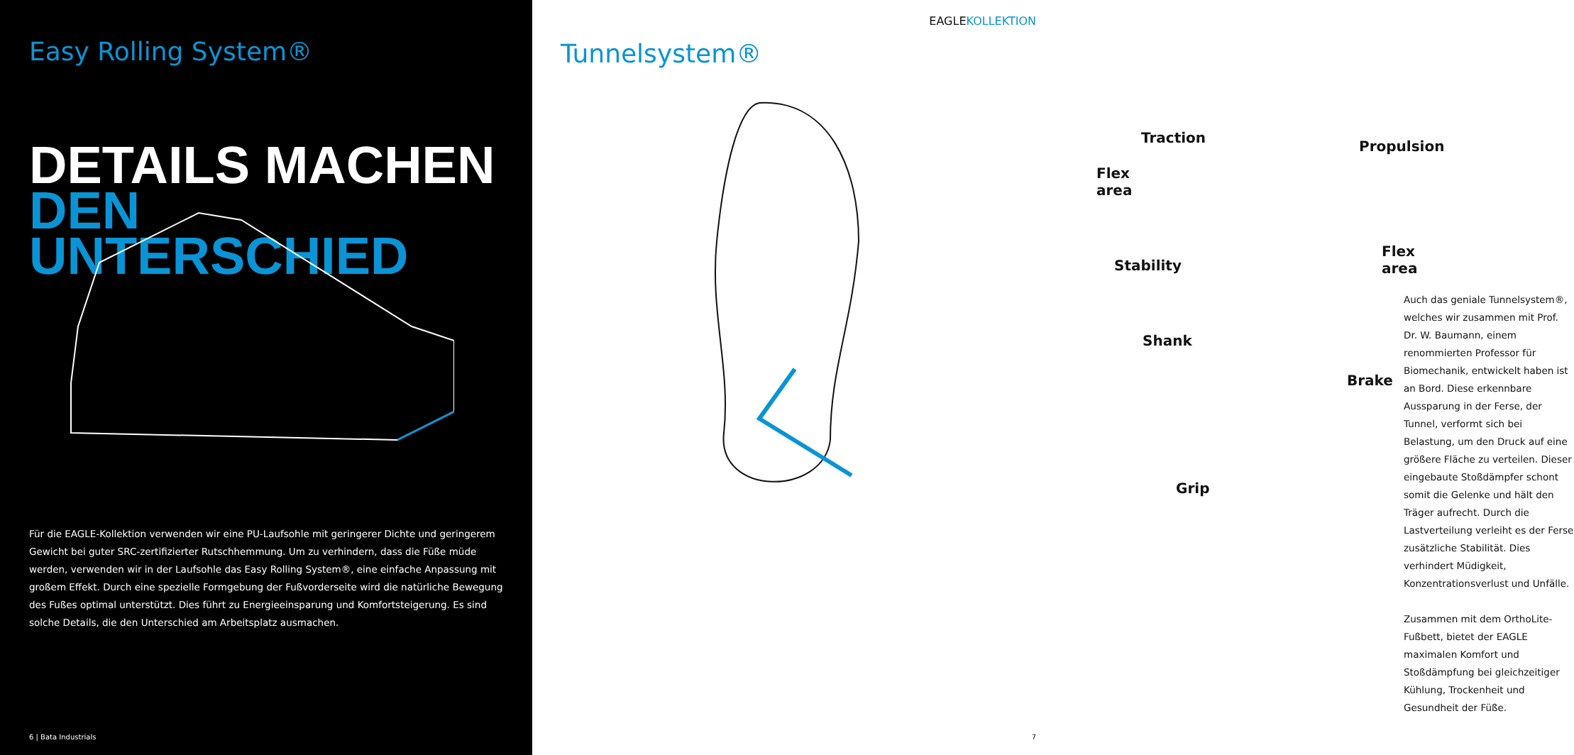Easy Rolling System®
DETAILS MACHEN
DEN UNTERSCHIED
Für die EAGLE-Kollektion verwenden wir eine PU-Laufsohle mit geringerer Dichte und geringerem Gewicht bei guter SRC-zertifizierter Rutschhemmung. Um zu verhindern, dass die Füße müde werden, verwenden wir in der Laufsohle das Easy Rolling System®, eine einfache Anpassung mit großem Effekt. Durch eine spezielle Formgebung der Fußvorderseite wird die natürliche Bewegung des Fußes optimal unterstützt. Dies führt zu Energieeinsparung und Komfortsteigerung. Es sind solche Details, die den Unterschied am Arbeitsplatz ausmachen.
6 | Bata Industrials
EAGLEKOLLEKTION
Tunnelsystem®
Traction
Propulsion
Flex area
Flex area
Stability
Shank
Brake
Grip
Auch das geniale Tunnelsystem®, welches wir zusammen mit Prof. Dr. W. Baumann, einem renommierten Professor für Biomechanik, entwickelt haben ist an Bord. Diese erkennbare Aussparung in der Ferse, der Tunnel, verformt sich bei Belastung, um den Druck auf eine größere Fläche zu verteilen. Dieser eingebaute Stoßdämpfer schont somit die Gelenke und hält den Träger aufrecht. Durch die Lastverteilung verleiht es der Ferse zusätzliche Stabilität. Dies verhindert Müdigkeit, Konzentrationsverlust und Unfälle.
Zusammen mit dem OrthoLite-Fußbett, bietet der EAGLE maximalen Komfort und Stoßdämpfung bei gleichzeitiger Kühlung, Trockenheit und Gesundheit der Füße.
7